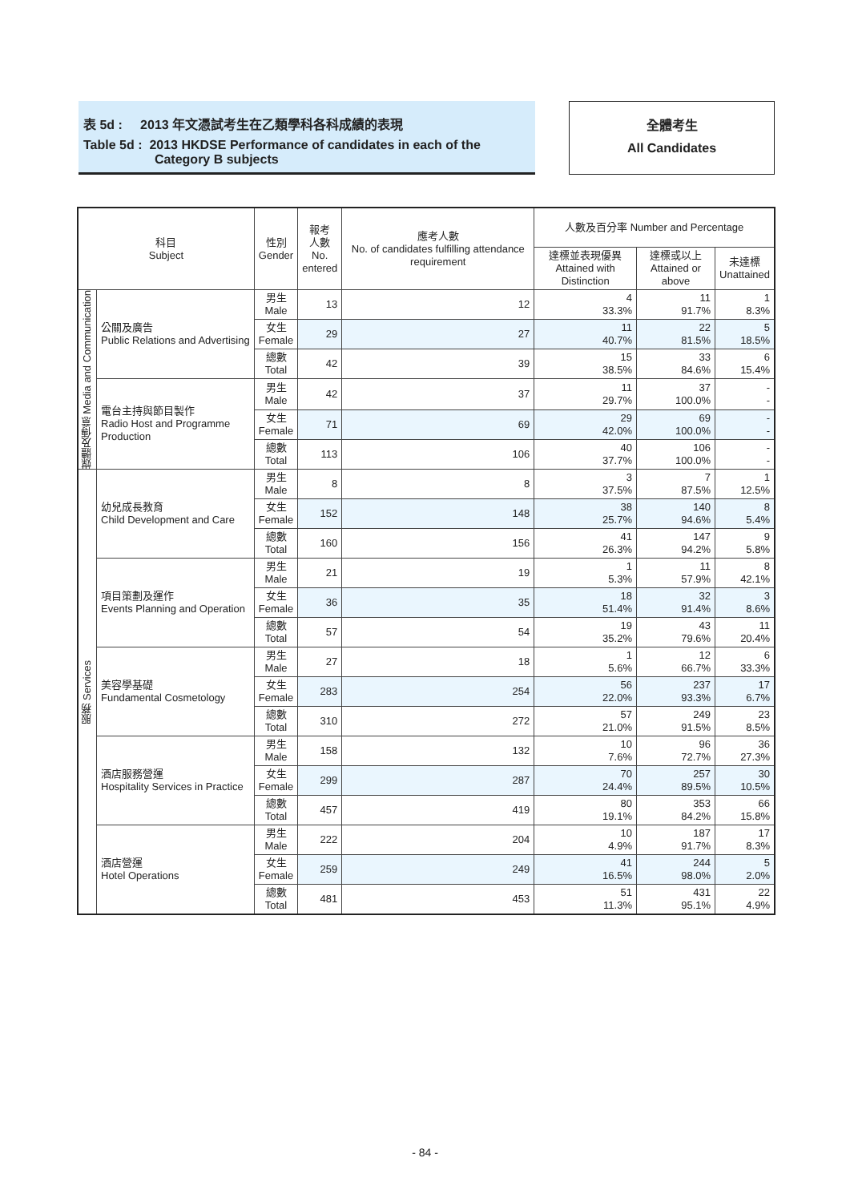表 5d : 2013 年文憑試考生在乙類學科各科成績的表現
Table 5d : 2013 HKDSE Performance of candidates in each of the
Category B subjects
全體考生
All Candidates
| 科目 Subject | | 性別 Gender | 報考 人數 No. entered | 應考人數 No. of candidates fulfilling attendance requirement | 人數及百分率 Number and Percentage | | |
| --- | --- | --- | --- | --- | --- | --- | --- |
| | | | | | 達標並表現優異 Attained with Distinction | 達標或以上 Attained or above | 未達標 Unattained |
| 媒體及傳意 Media and Communication | 公關及廣告 Public Relations and Advertising | 男生 Male | 13 | 12 | 4 33.3% | 11 91.7% | 1 8.3% |
| | | 女生 Female | 29 | 27 | 11 40.7% | 22 81.5% | 5 18.5% |
| | | 總數 Total | 42 | 39 | 15 38.5% | 33 84.6% | 6 15.4% |
| | 電台主持與節目製作 Radio Host and Programme Production | 男生 Male | 42 | 37 | 11 29.7% | 37 100.0% | - - |
| | | 女生 Female | 71 | 69 | 29 42.0% | 69 100.0% | - - |
| | | 總數 Total | 113 | 106 | 40 37.7% | 106 100.0% | - - |
| 服務 Services | 幼兒成長教育 Child Development and Care | 男生 Male | 8 | 8 | 3 37.5% | 7 87.5% | 1 12.5% |
| | | 女生 Female | 152 | 148 | 38 25.7% | 140 94.6% | 8 5.4% |
| | | 總數 Total | 160 | 156 | 41 26.3% | 147 94.2% | 9 5.8% |
| | 項目策劃及運作 Events Planning and Operation | 男生 Male | 21 | 19 | 1 5.3% | 11 57.9% | 8 42.1% |
| | | 女生 Female | 36 | 35 | 18 51.4% | 32 91.4% | 3 8.6% |
| | | 總數 Total | 57 | 54 | 19 35.2% | 43 79.6% | 11 20.4% |
| | 美容學基礎 Fundamental Cosmetology | 男生 Male | 27 | 18 | 1 5.6% | 12 66.7% | 6 33.3% |
| | | 女生 Female | 283 | 254 | 56 22.0% | 237 93.3% | 17 6.7% |
| | | 總數 Total | 310 | 272 | 57 21.0% | 249 91.5% | 23 8.5% |
| | 酒店服務營運 Hospitality Services in Practice | 男生 Male | 158 | 132 | 10 7.6% | 96 72.7% | 36 27.3% |
| | | 女生 Female | 299 | 287 | 70 24.4% | 257 89.5% | 30 10.5% |
| | | 總數 Total | 457 | 419 | 80 19.1% | 353 84.2% | 66 15.8% |
| | 酒店營運 Hotel Operations | 男生 Male | 222 | 204 | 10 4.9% | 187 91.7% | 17 8.3% |
| | | 女生 Female | 259 | 249 | 41 16.5% | 244 98.0% | 5 2.0% |
| | | 總數 Total | 481 | 453 | 51 11.3% | 431 95.1% | 22 4.9% |
- 84 -